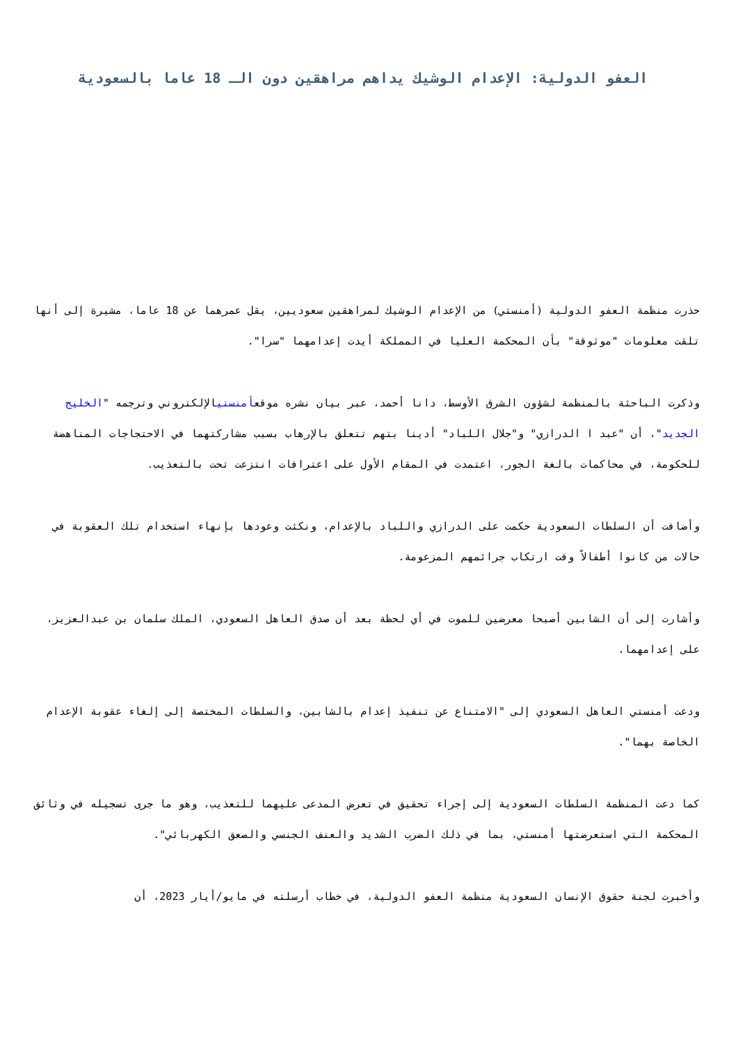العفو الدولية: الإعدام الوشيك يداهم مراهقين دون الـ 18 عاما بالسعودية
حذرت منظمة العفو الدولية (أمنستي) من الإعدام الوشيك لمراهقين سعوديين، يقل عمرهما عن 18 عاما، مشيرة إلى أنها تلقت معلومات "موثوقة" بأن المحكمة العليا في المملكة أيدت إعدامهما "سرا".
وذكرت الباحثة بالمنظمة لشؤون الشرق الأوسط، دانا أحمد، عبر بيان نشره موقعأمنستيالإلكتروني وترجمه "الخليج الجديد"، أن "عبد ا الدرازي" و"جلال اللباد" أدينا بتهم تتعلق بالإرهاب بسبب مشاركتهما في الاحتجاجات المناهضة للحكومة، في محاكمات بالغة الجور، اعتمدت في المقام الأول على اعترافات انتزعت تحت بالتعذيب.
وأضافت أن السلطات السعودية حكمت على الدرازي واللباد بالإعدام، ونكثت وعودها بإنهاء استخدام تلك العقوبة في حالات من كانوا أطفالاً وقت ارتكاب جرائمهم المزعومة.
وأشارت إلى أن الشابين أصبحا معرضين للموت في أي لحظة بعد أن صدق العاهل السعودي، الملك سلمان بن عبدالعزيز، على إعدامهما.
ودعت أمنستي العاهل السعودي إلى "الامتناع عن تنفيذ إعدام بالشابين، والسلطات المختصة إلى إلغاء عقوبة الإعدام الخاصة بهما".
كما دعت المنظمة السلطات السعودية إلى إجراء تحقيق في تعرض المدعى عليهما للتعذيب، وهو ما جرى تسجيله في وثائق المحكمة التي استعرضتها أمنستي، بما في ذلك الضرب الشديد والعنف الجنسي والصعق الكهربائي".
وأخبرت لجنة حقوق الإنسان السعودية منظمة العفو الدولية، في خطاب أرسلته في مايو/أيار 2023، أن